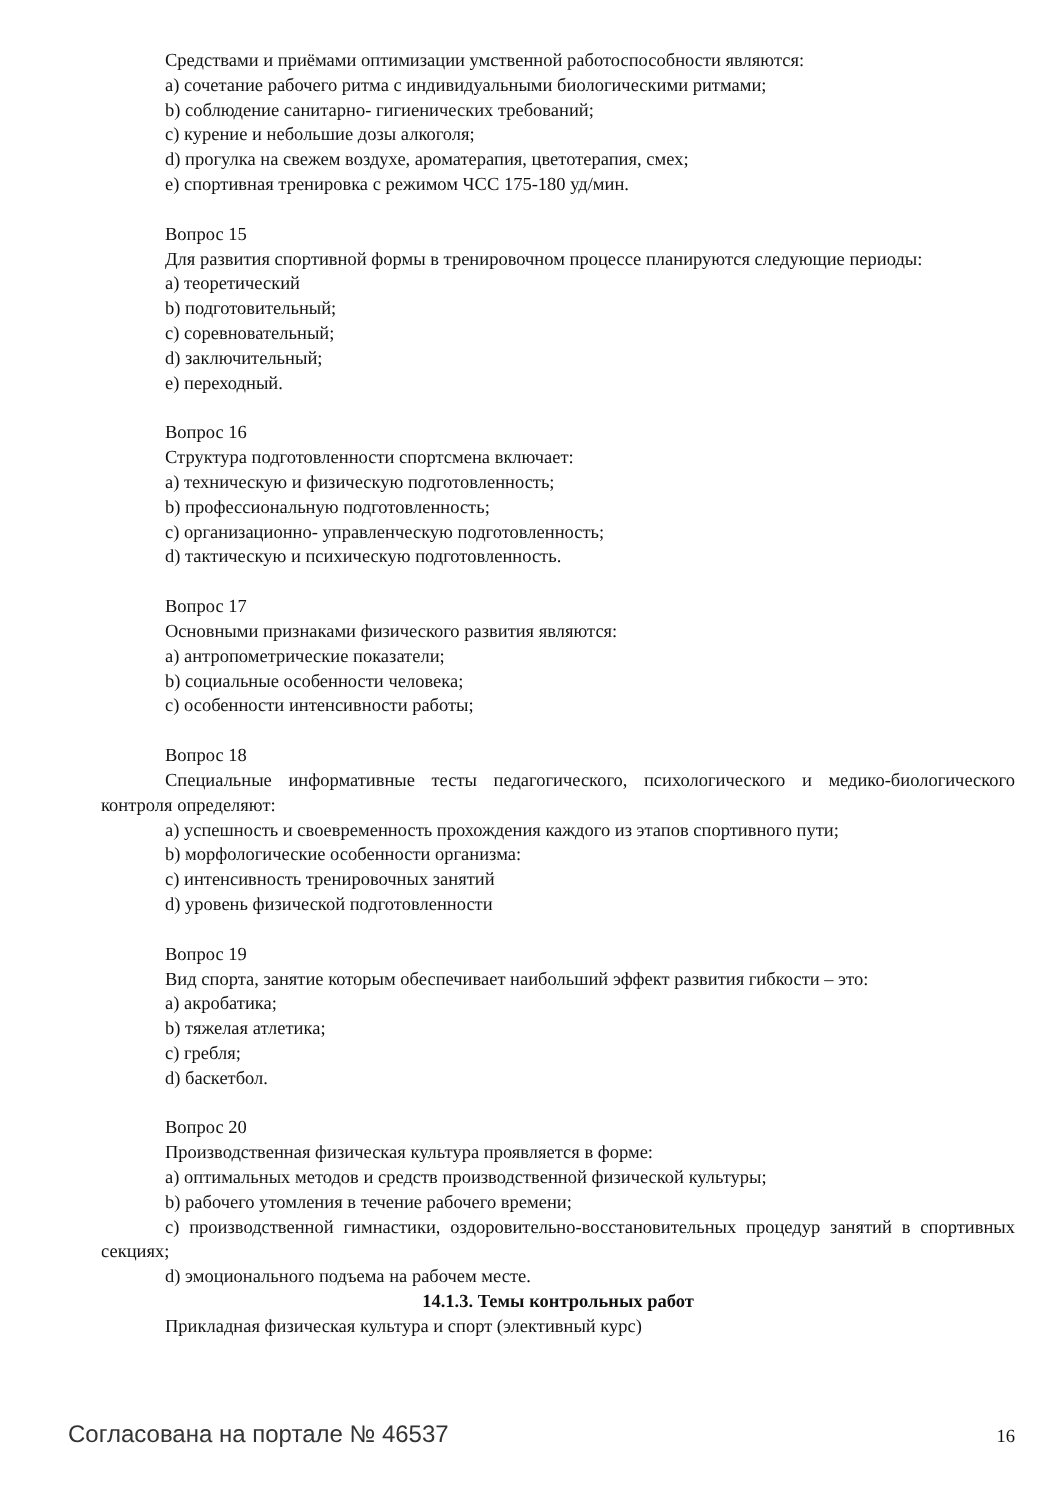Средствами и приёмами оптимизации умственной работоспособности являются:
a) сочетание рабочего ритма с индивидуальными биологическими ритмами;
b) соблюдение санитарно- гигиенических требований;
c) курение и небольшие дозы алкоголя;
d) прогулка на свежем воздухе, ароматерапия, цветотерапия, смех;
e) спортивная тренировка с режимом ЧСС 175-180 уд/мин.
Вопрос 15
Для развития спортивной формы в тренировочном процессе планируются следующие периоды:
a) теоретический
b) подготовительный;
c) соревновательный;
d) заключительный;
e) переходный.
Вопрос 16
Структура подготовленности спортсмена включает:
a) техническую и физическую подготовленность;
b) профессиональную подготовленность;
c) организационно- управленческую подготовленность;
d) тактическую и психическую подготовленность.
Вопрос 17
Основными признаками физического развития являются:
a) антропометрические показатели;
b) социальные особенности человека;
c) особенности интенсивности работы;
Вопрос 18
Специальные информативные тесты педагогического, психологического и медико-биологического контроля определяют:
a) успешность и своевременность прохождения каждого из этапов спортивного пути;
b) морфологические особенности организма:
c) интенсивность тренировочных занятий
d) уровень физической подготовленности
Вопрос 19
Вид спорта, занятие которым обеспечивает наибольший эффект развития гибкости – это:
a) акробатика;
b) тяжелая атлетика;
c) гребля;
d) баскетбол.
Вопрос 20
Производственная физическая культура проявляется в форме:
a) оптимальных методов и средств производственной физической культуры;
b) рабочего утомления в течение рабочего времени;
c) производственной гимнастики, оздоровительно-восстановительных процедур занятий в спортивных секциях;
d) эмоционального подъема на рабочем месте.
14.1.3. Темы контрольных работ
Прикладная физическая культура и спорт (элективный курс)
Согласована на портале № 46537 16